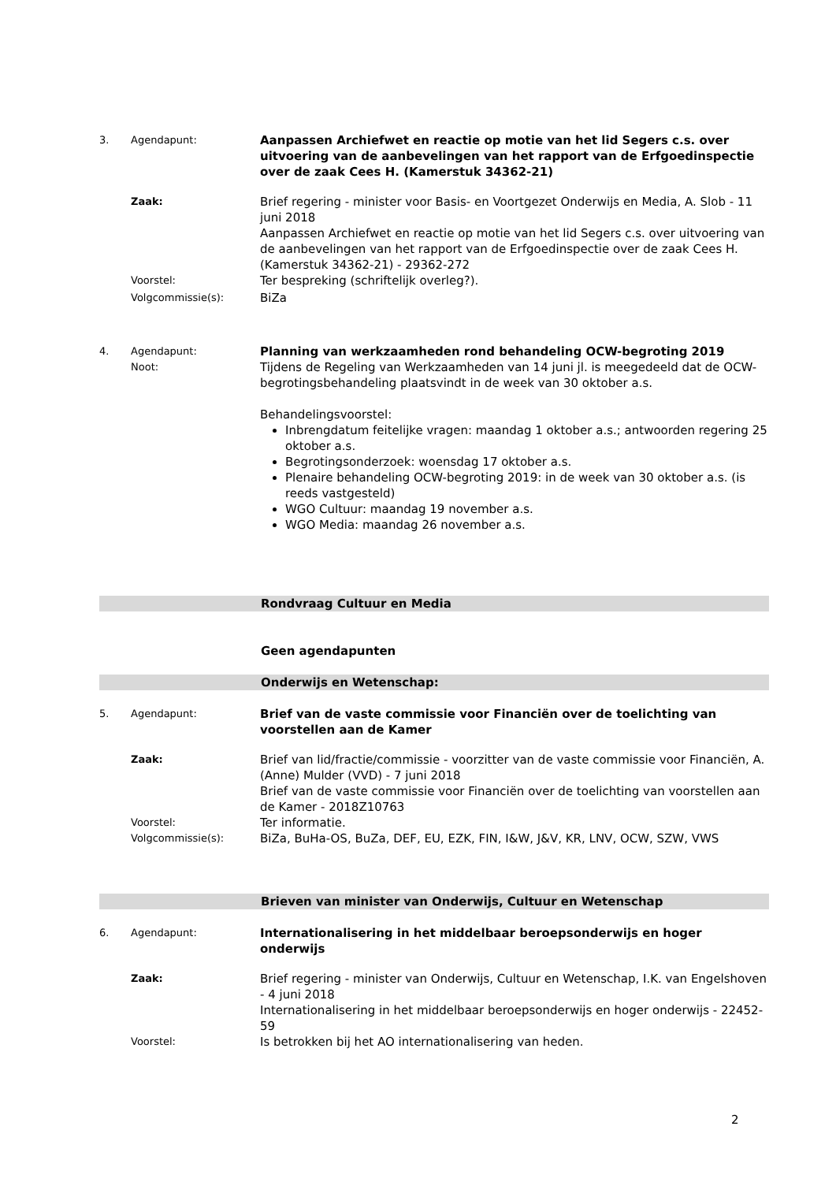3. Agendapunt:
Aanpassen Archiefwet en reactie op motie van het lid Segers c.s. over uitvoering van de aanbevelingen van het rapport van de Erfgoedinspectie over de zaak Cees H. (Kamerstuk 34362-21)
Zaak:
Brief regering - minister voor Basis- en Voortgezet Onderwijs en Media, A. Slob - 11 juni 2018
Aanpassen Archiefwet en reactie op motie van het lid Segers c.s. over uitvoering van de aanbevelingen van het rapport van de Erfgoedinspectie over de zaak Cees H. (Kamerstuk 34362-21) - 29362-272
Voorstel:
Ter bespreking (schriftelijk overleg?).
Volgcommissie(s):
BiZa
4. Agendapunt:
Planning van werkzaamheden rond behandeling OCW-begroting 2019
Noot:
Tijdens de Regeling van Werkzaamheden van 14 juni jl. is meegedeeld dat de OCW-begrotingsbehandeling plaatsvindt in de week van 30 oktober a.s.
Behandelingsvoorstel:
Inbrengdatum feitelijke vragen: maandag 1 oktober a.s.; antwoorden regering 25 oktober a.s.
Begrotingsonderzoek: woensdag 17 oktober a.s.
Plenaire behandeling OCW-begroting 2019: in de week van 30 oktober a.s. (is reeds vastgesteld)
WGO Cultuur: maandag 19 november a.s.
WGO Media: maandag 26 november a.s.
Rondvraag Cultuur en Media
Geen agendapunten
Onderwijs en Wetenschap:
5. Agendapunt:
Brief van de vaste commissie voor Financiën over de toelichting van voorstellen aan de Kamer
Zaak:
Brief van lid/fractie/commissie - voorzitter van de vaste commissie voor Financiën, A. (Anne) Mulder (VVD) - 7 juni 2018
Brief van de vaste commissie voor Financiën over de toelichting van voorstellen aan de Kamer - 2018Z10763
Voorstel:
Ter informatie.
Volgcommissie(s):
BiZa, BuHa-OS, BuZa, DEF, EU, EZK, FIN, I&W, J&V, KR, LNV, OCW, SZW, VWS
Brieven van minister van Onderwijs, Cultuur en Wetenschap
6. Agendapunt:
Internationalisering in het middelbaar beroepsonderwijs en hoger onderwijs
Zaak:
Brief regering - minister van Onderwijs, Cultuur en Wetenschap, I.K. van Engelshoven - 4 juni 2018
Internationalisering in het middelbaar beroepsonderwijs en hoger onderwijs - 22452-59
Voorstel:
Is betrokken bij het AO internationalisering van heden.
2